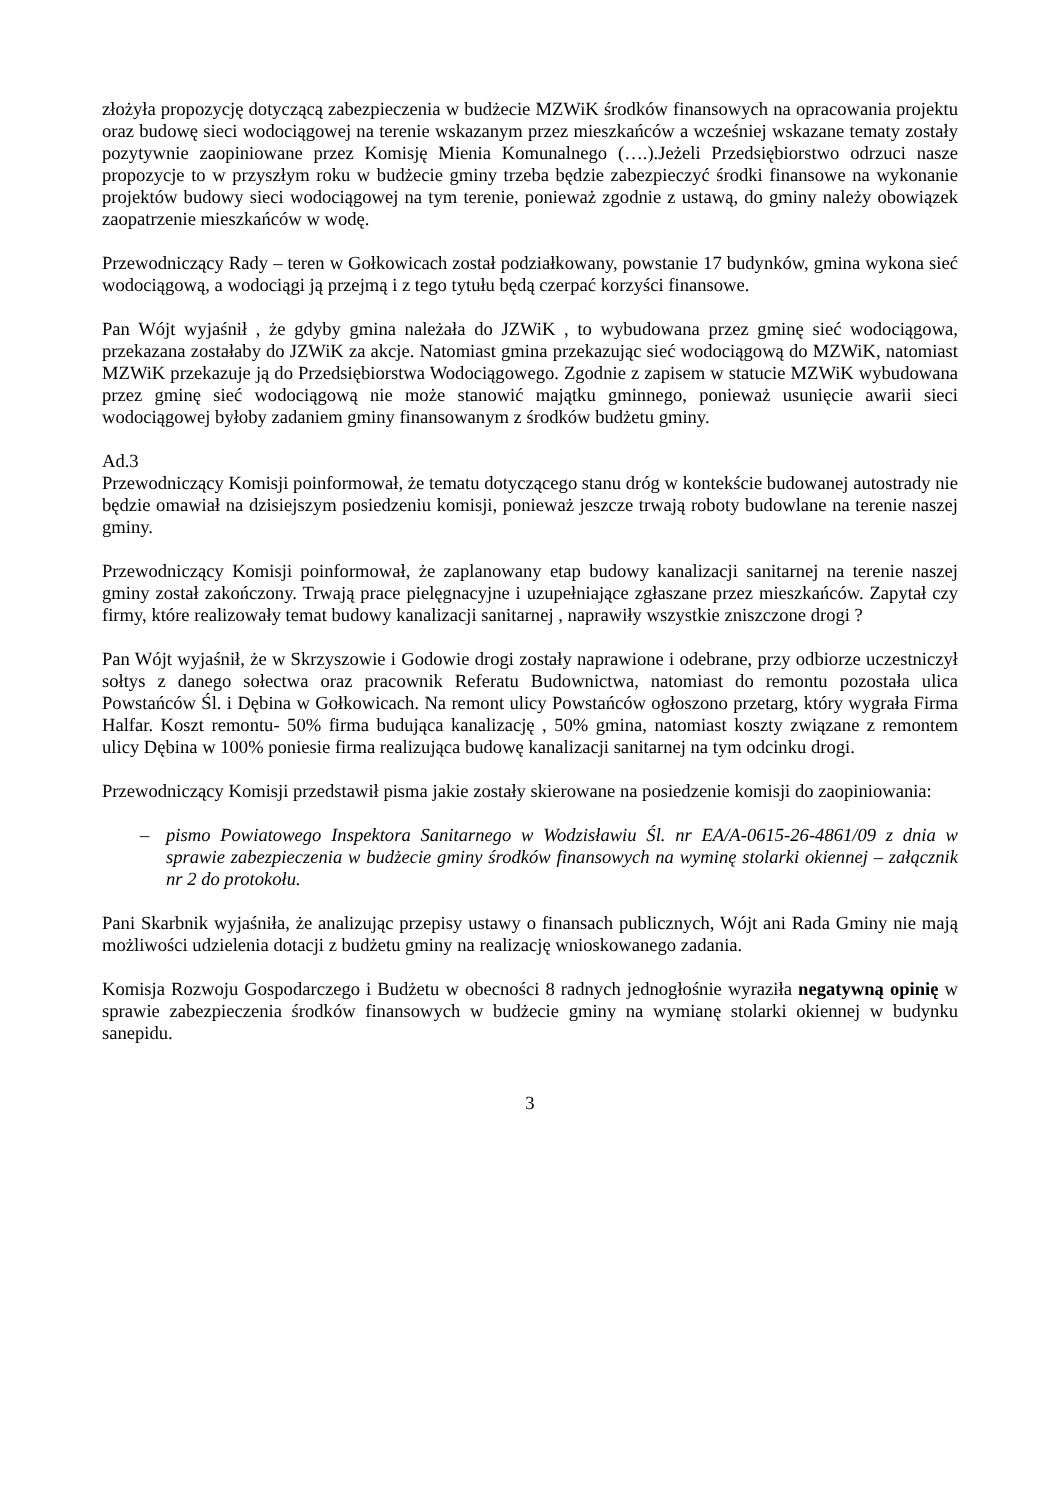złożyła propozycję dotyczącą zabezpieczenia w budżecie MZWiK środków finansowych na opracowania projektu oraz budowę sieci wodociągowej na terenie wskazanym przez mieszkańców a wcześniej wskazane tematy zostały pozytywnie zaopiniowane przez Komisję Mienia Komunalnego (….).Jeżeli Przedsiębiorstwo odrzuci nasze propozycje to w przyszłym roku w budżecie gminy trzeba będzie zabezpieczyć środki finansowe na wykonanie projektów budowy sieci wodociągowej na tym terenie, ponieważ zgodnie z ustawą, do gminy należy obowiązek zaopatrzenie mieszkańców w wodę.
Przewodniczący Rady – teren w Gołkowicach został podziałkowany, powstanie 17 budynków, gmina wykona sieć wodociągową, a wodociągi ją przejmą i z tego tytułu będą czerpać korzyści finansowe.
Pan Wójt wyjaśnił , że gdyby gmina należała do JZWiK , to wybudowana przez gminę sieć wodociągowa, przekazana zostałaby do JZWiK za akcje. Natomiast gmina przekazując sieć wodociągową do MZWiK, natomiast MZWiK przekazuje ją do Przedsiębiorstwa Wodociągowego. Zgodnie z zapisem w statucie MZWiK wybudowana przez gminę sieć wodociągową nie może stanowić majątku gminnego, ponieważ usunięcie awarii sieci wodociągowej byłoby zadaniem gminy finansowanym z środków budżetu gminy.
Ad.3
Przewodniczący Komisji poinformował, że tematu dotyczącego stanu dróg w kontekście budowanej autostrady nie będzie omawiał na dzisiejszym posiedzeniu komisji, ponieważ jeszcze trwają roboty budowlane na terenie naszej gminy.
Przewodniczący Komisji poinformował, że zaplanowany etap budowy kanalizacji sanitarnej na terenie naszej gminy został zakończony. Trwają prace pielęgnacyjne i uzupełniające zgłaszane przez mieszkańców. Zapytał czy firmy, które realizowały temat budowy kanalizacji sanitarnej , naprawiły wszystkie zniszczone drogi ?
Pan Wójt wyjaśnił, że w Skrzyszowie i Godowie drogi zostały naprawione i odebrane, przy odbiorze uczestniczył sołtys z danego sołectwa oraz pracownik Referatu Budownictwa, natomiast do remontu pozostała ulica Powstańców Śl. i Dębina w Gołkowicach. Na remont ulicy Powstańców ogłoszono przetarg, który wygrała Firma Halfar. Koszt remontu- 50% firma budująca kanalizację , 50% gmina, natomiast koszty związane z remontem ulicy Dębina w 100% poniesie firma realizująca budowę kanalizacji sanitarnej na tym odcinku drogi.
Przewodniczący Komisji przedstawił pisma jakie zostały skierowane na posiedzenie komisji do zaopiniowania:
– pismo Powiatowego Inspektora Sanitarnego w Wodzisławiu Śl. nr EA/A-0615-26-4861/09 z dnia w sprawie zabezpieczenia w budżecie gminy środków finansowych na wyminę stolarki okiennej – załącznik nr 2 do protokołu.
Pani Skarbnik wyjaśniła, że analizując przepisy ustawy o finansach publicznych, Wójt ani Rada Gminy nie mają możliwości udzielenia dotacji z budżetu gminy na realizację wnioskowanego zadania.
Komisja Rozwoju Gospodarczego i Budżetu w obecności 8 radnych jednogłośnie wyraziła negatywną opinię w sprawie zabezpieczenia środków finansowych w budżecie gminy na wymianę stolarki okiennej w budynku sanepidu.
3